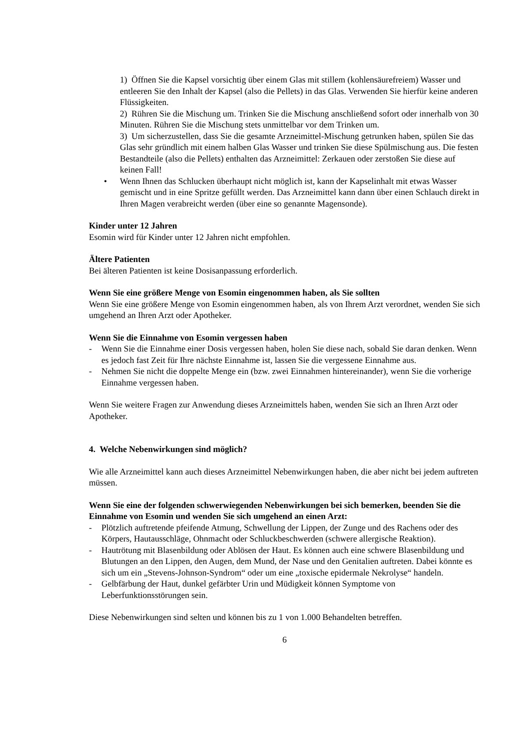1) Öffnen Sie die Kapsel vorsichtig über einem Glas mit stillem (kohlensäurefreiem) Wasser und entleeren Sie den Inhalt der Kapsel (also die Pellets) in das Glas. Verwenden Sie hierfür keine anderen Flüssigkeiten.
2) Rühren Sie die Mischung um. Trinken Sie die Mischung anschließend sofort oder innerhalb von 30 Minuten. Rühren Sie die Mischung stets unmittelbar vor dem Trinken um.
3) Um sicherzustellen, dass Sie die gesamte Arzneimittel-Mischung getrunken haben, spülen Sie das Glas sehr gründlich mit einem halben Glas Wasser und trinken Sie diese Spülmischung aus. Die festen Bestandteile (also die Pellets) enthalten das Arzneimittel: Zerkauen oder zerstoßen Sie diese auf keinen Fall!
• Wenn Ihnen das Schlucken überhaupt nicht möglich ist, kann der Kapselinhalt mit etwas Wasser gemischt und in eine Spritze gefüllt werden. Das Arzneimittel kann dann über einen Schlauch direkt in Ihren Magen verabreicht werden (über eine so genannte Magensonde).
Kinder unter 12 Jahren
Esomin wird für Kinder unter 12 Jahren nicht empfohlen.
Ältere Patienten
Bei älteren Patienten ist keine Dosisanpassung erforderlich.
Wenn Sie eine größere Menge von Esomin eingenommen haben, als Sie sollten
Wenn Sie eine größere Menge von Esomin eingenommen haben, als von Ihrem Arzt verordnet, wenden Sie sich umgehend an Ihren Arzt oder Apotheker.
Wenn Sie die Einnahme von Esomin vergessen haben
- Wenn Sie die Einnahme einer Dosis vergessen haben, holen Sie diese nach, sobald Sie daran denken. Wenn es jedoch fast Zeit für Ihre nächste Einnahme ist, lassen Sie die vergessene Einnahme aus.
- Nehmen Sie nicht die doppelte Menge ein (bzw. zwei Einnahmen hintereinander), wenn Sie die vorherige Einnahme vergessen haben.
Wenn Sie weitere Fragen zur Anwendung dieses Arzneimittels haben, wenden Sie sich an Ihren Arzt oder Apotheker.
4. Welche Nebenwirkungen sind möglich?
Wie alle Arzneimittel kann auch dieses Arzneimittel Nebenwirkungen haben, die aber nicht bei jedem auftreten müssen.
Wenn Sie eine der folgenden schwerwiegenden Nebenwirkungen bei sich bemerken, beenden Sie die Einnahme von Esomin und wenden Sie sich umgehend an einen Arzt:
- Plötzlich auftretende pfeifende Atmung, Schwellung der Lippen, der Zunge und des Rachens oder des Körpers, Hautausschläge, Ohnmacht oder Schluckbeschwerden (schwere allergische Reaktion).
- Hautrötung mit Blasenbildung oder Ablösen der Haut. Es können auch eine schwere Blasenbildung und Blutungen an den Lippen, den Augen, dem Mund, der Nase und den Genitalien auftreten. Dabei könnte es sich um ein „Stevens-Johnson-Syndrom“ oder um eine „toxische epidermale Nekrolyse“ handeln.
- Gelbfärbung der Haut, dunkel gefärbter Urin und Müdigkeit können Symptome von Leberfunktionsstörungen sein.
Diese Nebenwirkungen sind selten und können bis zu 1 von 1.000 Behandelten betreffen.
6